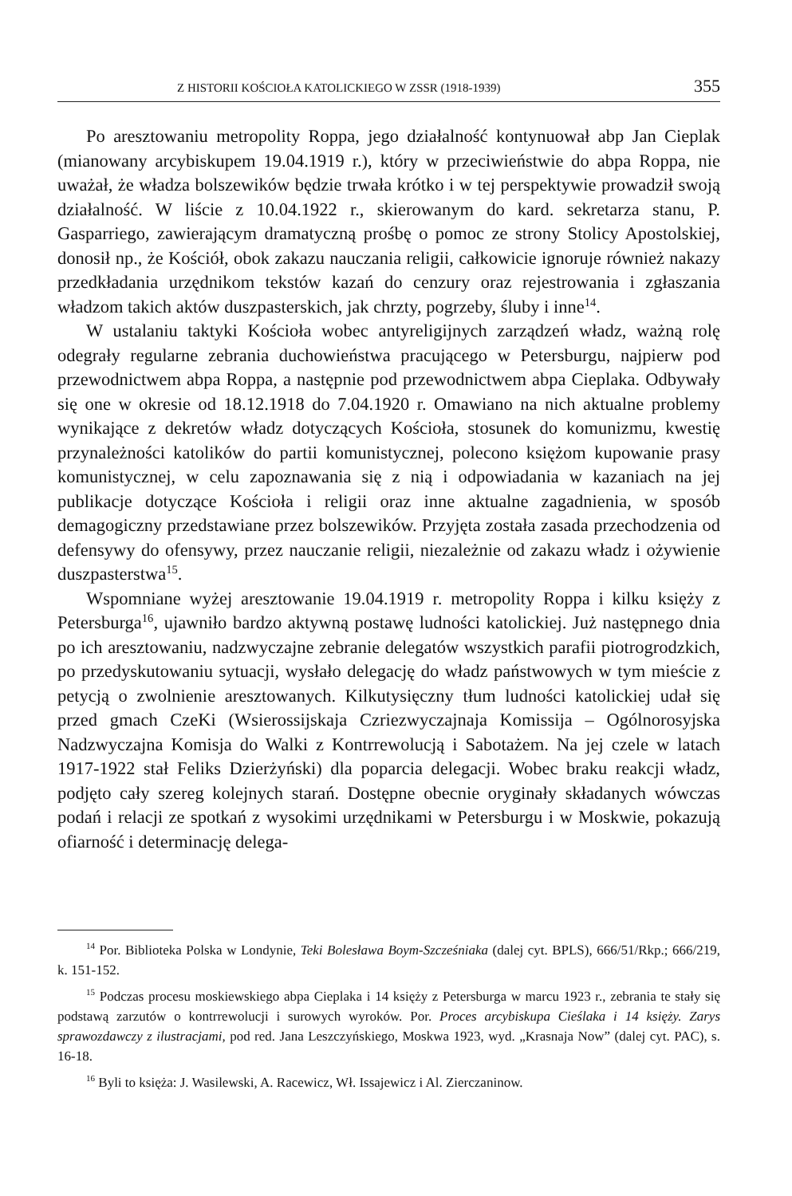Z HISTORII KOŚCIOŁA KATOLICKIEGO W ZSSR (1918-1939) 355
Po aresztowaniu metropolity Roppa, jego działalność kontynuował abp Jan Cieplak (mianowany arcybiskupem 19.04.1919 r.), który w przeciwieństwie do abpa Roppa, nie uważał, że władza bolszewików będzie trwała krótko i w tej perspektywie prowadził swoją działalność. W liście z 10.04.1922 r., skierowanym do kard. sekretarza stanu, P. Gasparriego, zawierającym dramatyczną prośbę o pomoc ze strony Stolicy Apostolskiej, donosił np., że Kościół, obok zakazu nauczania religii, całkowicie ignoruje również nakazy przedkładania urzędnikom tekstów kazań do cenzury oraz rejestrowania i zgłaszania władzom takich aktów duszpasterskich, jak chrzty, pogrzeby, śluby i inne<sup>14</sup>.
W ustalaniu taktyki Kościoła wobec antyreligijnych zarządzeń władz, ważną rolę odegrały regularne zebrania duchowieństwa pracującego w Petersburgu, najpierw pod przewodnictwem abpa Roppa, a następnie pod przewodnictwem abpa Cieplaka. Odbywały się one w okresie od 18.12.1918 do 7.04.1920 r. Omawiano na nich aktualne problemy wynikające z dekretów władz dotyczących Kościoła, stosunek do komunizmu, kwestię przynależności katolików do partii komunistycznej, polecono księżom kupowanie prasy komunistycznej, w celu zapoznawania się z nią i odpowiadania w kazaniach na jej publikacje dotyczące Kościoła i religii oraz inne aktualne zagadnienia, w sposób demagogiczny przedstawiane przez bolszewików. Przyjęta została zasada przechodzenia od defensywy do ofensywy, przez nauczanie religii, niezależnie od zakazu władz i ożywienie duszpasterstwa<sup>15</sup>.
Wspomniane wyżej aresztowanie 19.04.1919 r. metropolity Roppa i kilku księży z Petersburga<sup>16</sup>, ujawniło bardzo aktywną postawę ludności katolickiej. Już następnego dnia po ich aresztowaniu, nadzwyczajne zebranie delegatów wszystkich parafii piotrogrodzkich, po przedyskutowaniu sytuacji, wysłało delegację do władz państwowych w tym mieście z petycją o zwolnienie aresztowanych. Kilkutysięczny tłum ludności katolickiej udał się przed gmach CzeKi (Wsierossijskaja Czriezwyczajnaja Komissija – Ogólnorosyjska Nadzwyczajna Komisja do Walki z Kontrrewolucją i Sabotażem. Na jej czele w latach 1917-1922 stał Feliks Dzierżyński) dla poparcia delegacji. Wobec braku reakcji władz, podjęto cały szereg kolejnych starań. Dostępne obecnie oryginały składanych wówczas podań i relacji ze spotkań z wysokimi urzędnikami w Petersburgu i w Moskwie, pokazują ofiarność i determinację delega-
<sup>14</sup> Por. Biblioteka Polska w Londynie, Teki Bolesława Boym-Szcześniaka (dalej cyt. BPLS), 666/51/Rkp.; 666/219, k. 151-152.
<sup>15</sup> Podczas procesu moskiewskiego abpa Cieplaka i 14 księży z Petersburga w marcu 1923 r., zebrania te stały się podstawą zarzutów o kontrrewolucji i surowych wyroków. Por. Proces arcybiskupa Cieślaka i 14 księży. Zarys sprawozdawczy z ilustracjami, pod red. Jana Leszczyńskiego, Moskwa 1923, wyd. „Krasnaja Now” (dalej cyt. PAC), s. 16-18.
<sup>16</sup> Byli to księża: J. Wasilewski, A. Racewicz, Wł. Issajewicz i Al. Zierczaninow.